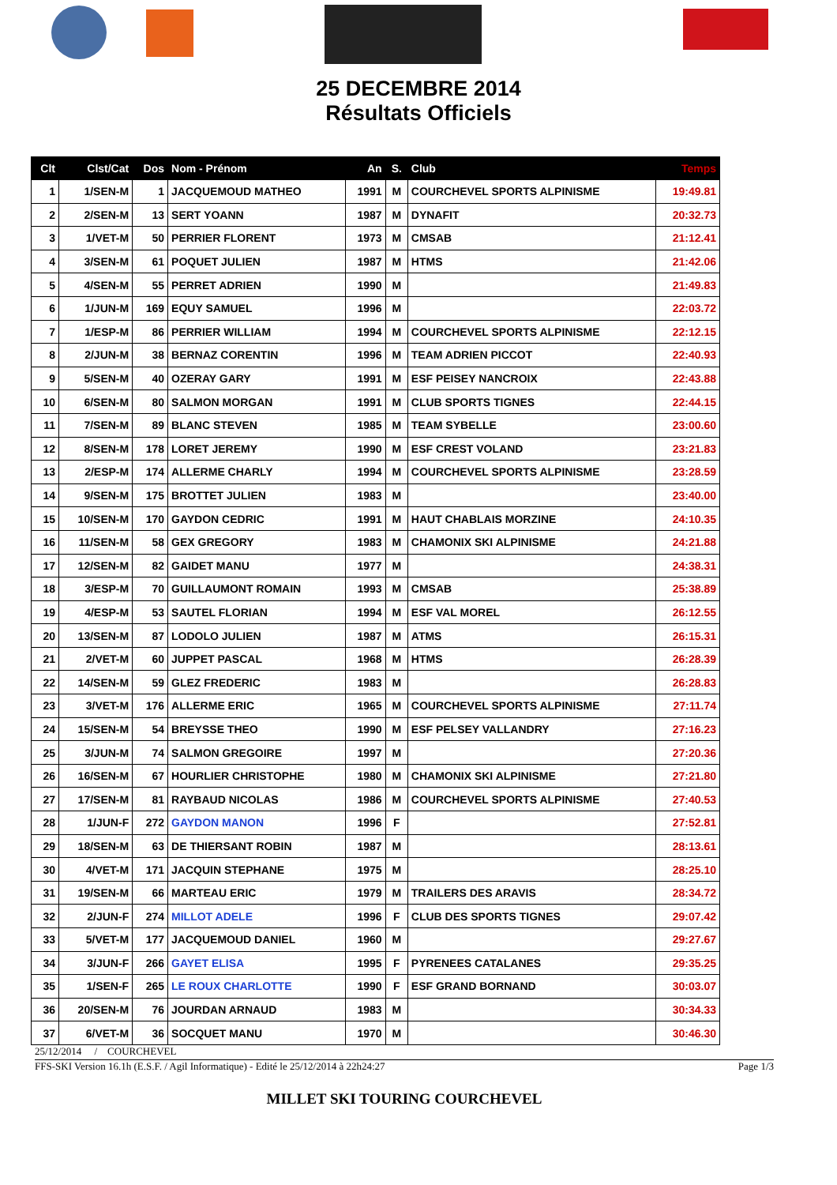25 DECEMBRE 2014
Résultats Officiels
| Clt | Clst/Cat | Dos | Nom - Prénom | An | S. | Club | Temps |
| --- | --- | --- | --- | --- | --- | --- | --- |
| 1 | 1/SEN-M | 1 | JACQUEMOUD MATHEO | 1991 | M | COURCHEVEL SPORTS ALPINISME | 19:49.81 |
| 2 | 2/SEN-M | 13 | SERT YOANN | 1987 | M | DYNAFIT | 20:32.73 |
| 3 | 1/VET-M | 50 | PERRIER FLORENT | 1973 | M | CMSAB | 21:12.41 |
| 4 | 3/SEN-M | 61 | POQUET JULIEN | 1987 | M | HTMS | 21:42.06 |
| 5 | 4/SEN-M | 55 | PERRET ADRIEN | 1990 | M | | 21:49.83 |
| 6 | 1/JUN-M | 169 | EQUY SAMUEL | 1996 | M | | 22:03.72 |
| 7 | 1/ESP-M | 86 | PERRIER WILLIAM | 1994 | M | COURCHEVEL SPORTS ALPINISME | 22:12.15 |
| 8 | 2/JUN-M | 38 | BERNAZ CORENTIN | 1996 | M | TEAM ADRIEN PICCOT | 22:40.93 |
| 9 | 5/SEN-M | 40 | OZERAY GARY | 1991 | M | ESF PEISEY NANCROIX | 22:43.88 |
| 10 | 6/SEN-M | 80 | SALMON MORGAN | 1991 | M | CLUB SPORTS TIGNES | 22:44.15 |
| 11 | 7/SEN-M | 89 | BLANC STEVEN | 1985 | M | TEAM SYBELLE | 23:00.60 |
| 12 | 8/SEN-M | 178 | LORET JEREMY | 1990 | M | ESF CREST VOLAND | 23:21.83 |
| 13 | 2/ESP-M | 174 | ALLERME CHARLY | 1994 | M | COURCHEVEL SPORTS ALPINISME | 23:28.59 |
| 14 | 9/SEN-M | 175 | BROTTET JULIEN | 1983 | M | | 23:40.00 |
| 15 | 10/SEN-M | 170 | GAYDON CEDRIC | 1991 | M | HAUT CHABLAIS MORZINE | 24:10.35 |
| 16 | 11/SEN-M | 58 | GEX GREGORY | 1983 | M | CHAMONIX SKI ALPINISME | 24:21.88 |
| 17 | 12/SEN-M | 82 | GAIDET MANU | 1977 | M | | 24:38.31 |
| 18 | 3/ESP-M | 70 | GUILLAUMONT ROMAIN | 1993 | M | CMSAB | 25:38.89 |
| 19 | 4/ESP-M | 53 | SAUTEL FLORIAN | 1994 | M | ESF VAL MOREL | 26:12.55 |
| 20 | 13/SEN-M | 87 | LODOLO JULIEN | 1987 | M | ATMS | 26:15.31 |
| 21 | 2/VET-M | 60 | JUPPET PASCAL | 1968 | M | HTMS | 26:28.39 |
| 22 | 14/SEN-M | 59 | GLEZ FREDERIC | 1983 | M | | 26:28.83 |
| 23 | 3/VET-M | 176 | ALLERME ERIC | 1965 | M | COURCHEVEL SPORTS ALPINISME | 27:11.74 |
| 24 | 15/SEN-M | 54 | BREYSSE THEO | 1990 | M | ESF PELSEY VALLANDRY | 27:16.23 |
| 25 | 3/JUN-M | 74 | SALMON GREGOIRE | 1997 | M | | 27:20.36 |
| 26 | 16/SEN-M | 67 | HOURLIER CHRISTOPHE | 1980 | M | CHAMONIX SKI ALPINISME | 27:21.80 |
| 27 | 17/SEN-M | 81 | RAYBAUD NICOLAS | 1986 | M | COURCHEVEL SPORTS ALPINISME | 27:40.53 |
| 28 | 1/JUN-F | 272 | GAYDON MANON | 1996 | F | | 27:52.81 |
| 29 | 18/SEN-M | 63 | DE THIERSANT ROBIN | 1987 | M | | 28:13.61 |
| 30 | 4/VET-M | 171 | JACQUIN STEPHANE | 1975 | M | | 28:25.10 |
| 31 | 19/SEN-M | 66 | MARTEAU ERIC | 1979 | M | TRAILERS DES ARAVIS | 28:34.72 |
| 32 | 2/JUN-F | 274 | MILLOT ADELE | 1996 | F | CLUB DES SPORTS TIGNES | 29:07.42 |
| 33 | 5/VET-M | 177 | JACQUEMOUD DANIEL | 1960 | M | | 29:27.67 |
| 34 | 3/JUN-F | 266 | GAYET ELISA | 1995 | F | PYRENEES CATALANES | 29:35.25 |
| 35 | 1/SEN-F | 265 | LE ROUX CHARLOTTE | 1990 | F | ESF GRAND BORNAND | 30:03.07 |
| 36 | 20/SEN-M | 76 | JOURDAN ARNAUD | 1983 | M | | 30:34.33 |
| 37 | 6/VET-M | 36 | SOCQUET MANU | 1970 | M | | 30:46.30 |
25/12/2014 / COURCHEVEL
FFS-SKI Version 16.1h (E.S.F. / Agil Informatique) - Edité le 25/12/2014 à 22h24:27 Page 1/3
MILLET SKI TOURING COURCHEVEL